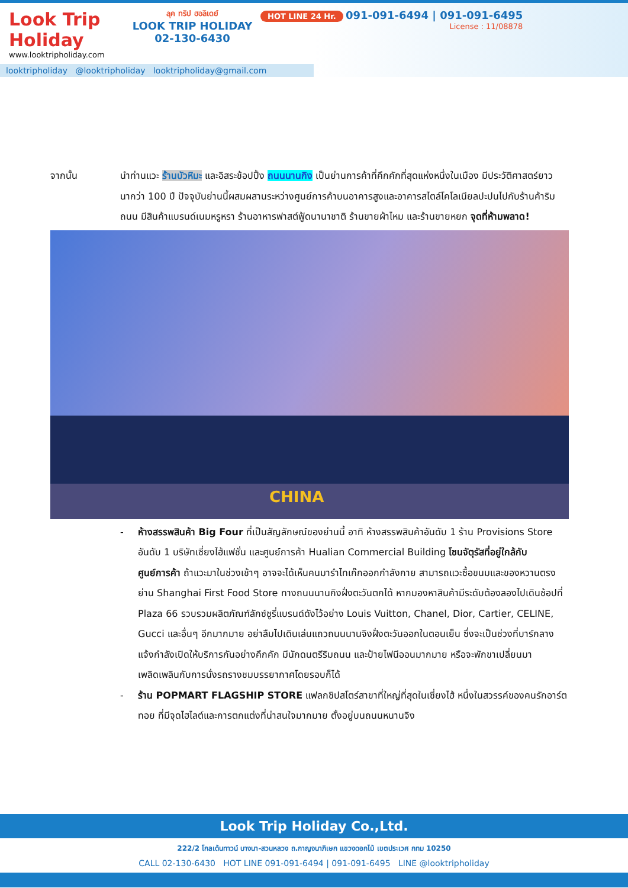Look Trip Holiday
www.looktripholiday.com
ลุค ทริป ฮอลิเดย์
LOOK TRIP HOLIDAY
02-130-6430
HOT LINE 24 Hr. 091-091-6494 | 091-091-6495
License : 11/08878
looktripholiday @looktripholiday looktripholiday@gmail.com
จากนั้น นำท่านแวะ ร้านบัวหิมะ และอิสระช้อปปิ้ง ถนนนานกิง เป็นย่านการค้าที่คึกคักที่สุดแห่งหนึ่งในเมือง มีประวัติศาสตร์ยาวนากว่า 100 ปี ปัจจุบันย่านนี้ผสมผสานระหว่างศูนย์การค้าบนอาคารสูงและอาคารสไตล์โคโลเนียลปะปนไปกับร้านค้าริมถนน มีสินค้าแบรนด์เนมหรูหรา ร้านอาหารฟาสต์ฟู้ดนานาชาติ ร้านขายผ้าไหม และร้านขายหยก จุดที่ห้ามพลาด!
CHINA
- ห้างสรรพสินค้า Big Four ที่เป็นสัญลักษณ์ของย่านนี้ อาทิ ห้างสรรพสินค้าอันดับ 1 ร้าน Provisions Store อันดับ 1 บริษัทเซี่ยงไฮ้แฟชั่น และศูนย์การค้า Hualian Commercial Building โซนจัตุรัสที่อยู่ใกล้กับศูนย์การค้า ถ้าแวะมาในช่วงเช้าๆ อาจจะได้เห็นคนมารำไทเก๊กออกกำลังกาย สามารถแวะซื้อขนมและของหวานตรงย่าน Shanghai First Food Store ทางถนนนานกิงฝั่งตะวันตกได้ หากมองหาสินค้ามีระดับต้องลองไปเดินช้อปที่ Plaza 66 รวบรวมผลิตภัณฑ์ลักซ์ชูรี่แบรนด์ดังไว้อย่าง Louis Vuitton, Chanel, Dior, Cartier, CELINE, Gucci และอื่นๆ อีกมากมาย อย่าลืมไปเดินเล่นแถวถนนนานจิงฝั่งตะวันออกในตอนเย็น ซึ่งจะเป็นช่วงที่บาร์กลางแจ้งกำลังเปิดให้บริการกันอย่างคึกคัก มีนักดนตรีริมถนน และป้ายไฟนีออนมากมาย หรือจะพักขาเปลี่ยนมาเพลิดเพลินกับการนั่งรถรางชมบรรยากาศโดยรอบก็ได้
- ร้าน POPMART FLAGSHIP STORE แฟลกชิปสโตร์สาขาที่ใหญ่ที่สุดในเซี่ยงไฮ้ หนึ่งในสวรรค์ของคนรักอาร์ตทอย ที่มีจุดไฮไลต์และการตกแต่งที่น่าสนใจมากมาย ตั้งอยู่บนถนนหนานจิง
Look Trip Holiday Co.,Ltd.
222/2 โกลเด้นทาวน์ บางนา-สวนหลวง ถ.กาญจนาภิเษก แขวงดอกไม้ เขตประเวศ กทม 10250
CALL 02-130-6430 HOT LINE 091-091-6494 | 091-091-6495 LINE @looktripholiday